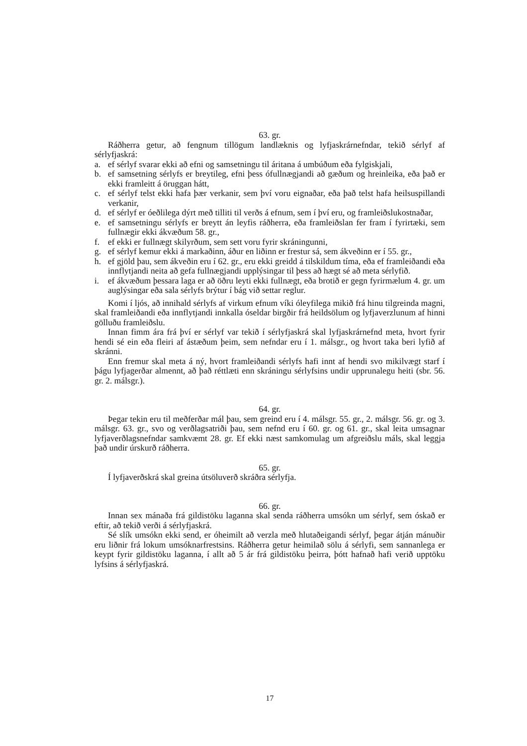63. gr.
Ráðherra getur, að fengnum tillögum landlæknis og lyfjaskrárnefndar, tekið sérlyf af sérlyfjaskrá:
a. ef sérlyf svarar ekki að efni og samsetningu til áritana á umbúðum eða fylgiskjali,
b. ef samsetning sérlyfs er breytileg, efni þess ófullnægjandi að gæðum og hreinleika, eða það er ekki framleitt á öruggan hátt,
c. ef sérlyf telst ekki hafa þær verkanir, sem því voru eignaðar, eða það telst hafa heilsuspillandi verkanir,
d. ef sérlyf er óeðlilega dýrt með tilliti til verðs á efnum, sem í því eru, og framleiðslukostnaðar,
e. ef samsetningu sérlyfs er breytt án leyfis ráðherra, eða framleiðslan fer fram í fyrirtæki, sem fullnægir ekki ákvæðum 58. gr.,
f. ef ekki er fullnægt skilyrðum, sem sett voru fyrir skráningunni,
g. ef sérlyf kemur ekki á markaðinn, áður en liðinn er frestur sá, sem ákveðinn er í 55. gr.,
h. ef gjöld þau, sem ákveðin eru í 62. gr., eru ekki greidd á tilskildum tíma, eða ef framleiðandi eða innflytjandi neita að gefa fullnægjandi upplýsingar til þess að hægt sé að meta sérlyfið.
i. ef ákvæðum þessara laga er að öðru leyti ekki fullnægt, eða brotið er gegn fyrirmælum 4. gr. um auglýsingar eða sala sérlyfs brýtur í bág við settar reglur.
Komi í ljós, að innihald sérlyfs af virkum efnum víki óleyfilega mikið frá hinu tilgreinda magni, skal framleiðandi eða innflytjandi innkalla óseldar birgðir frá heildsölum og lyfjaverzlunum af hinni gölluðu framleiðslu.
Innan fimm ára frá því er sérlyf var tekið í sérlyfjaskrá skal lyfjaskrárnefnd meta, hvort fyrir hendi sé ein eða fleiri af ástæðum þeim, sem nefndar eru í 1. málsgr., og hvort taka beri lyfið af skránni.
Enn fremur skal meta á ný, hvort framleiðandi sérlyfs hafi innt af hendi svo mikilvægt starf í þágu lyfjagerðar almennt, að það réttlæti enn skráningu sérlyfsins undir upprunalegu heiti (sbr. 56. gr. 2. málsgr.).
64. gr.
Þegar tekin eru til meðferðar mál þau, sem greind eru í 4. málsgr. 55. gr., 2. málsgr. 56. gr. og 3. málsgr. 63. gr., svo og verðlagsatriði þau, sem nefnd eru í 60. gr. og 61. gr., skal leita umsagnar lyfjaverðlagsnefndar samkvæmt 28. gr. Ef ekki næst samkomulag um afgreiðslu máls, skal leggja það undir úrskurð ráðherra.
65. gr.
Í lyfjaverðskrá skal greina útsöluverð skráðra sérlyfja.
66. gr.
Innan sex mánaða frá gildistöku laganna skal senda ráðherra umsókn um sérlyf, sem óskað er eftir, að tekið verði á sérlyfjaskrá.
Sé slík umsókn ekki send, er óheimilt að verzla með hlutaðeigandi sérlyf, þegar átján mánuðir eru liðnir frá lokum umsóknarfrestsins. Ráðherra getur heimilað sölu á sérlyfi, sem sannanlega er keypt fyrir gildistöku laganna, í allt að 5 ár frá gildistöku þeirra, þótt hafnað hafi verið upptöku lyfsins á sérlyfjaskrá.
17